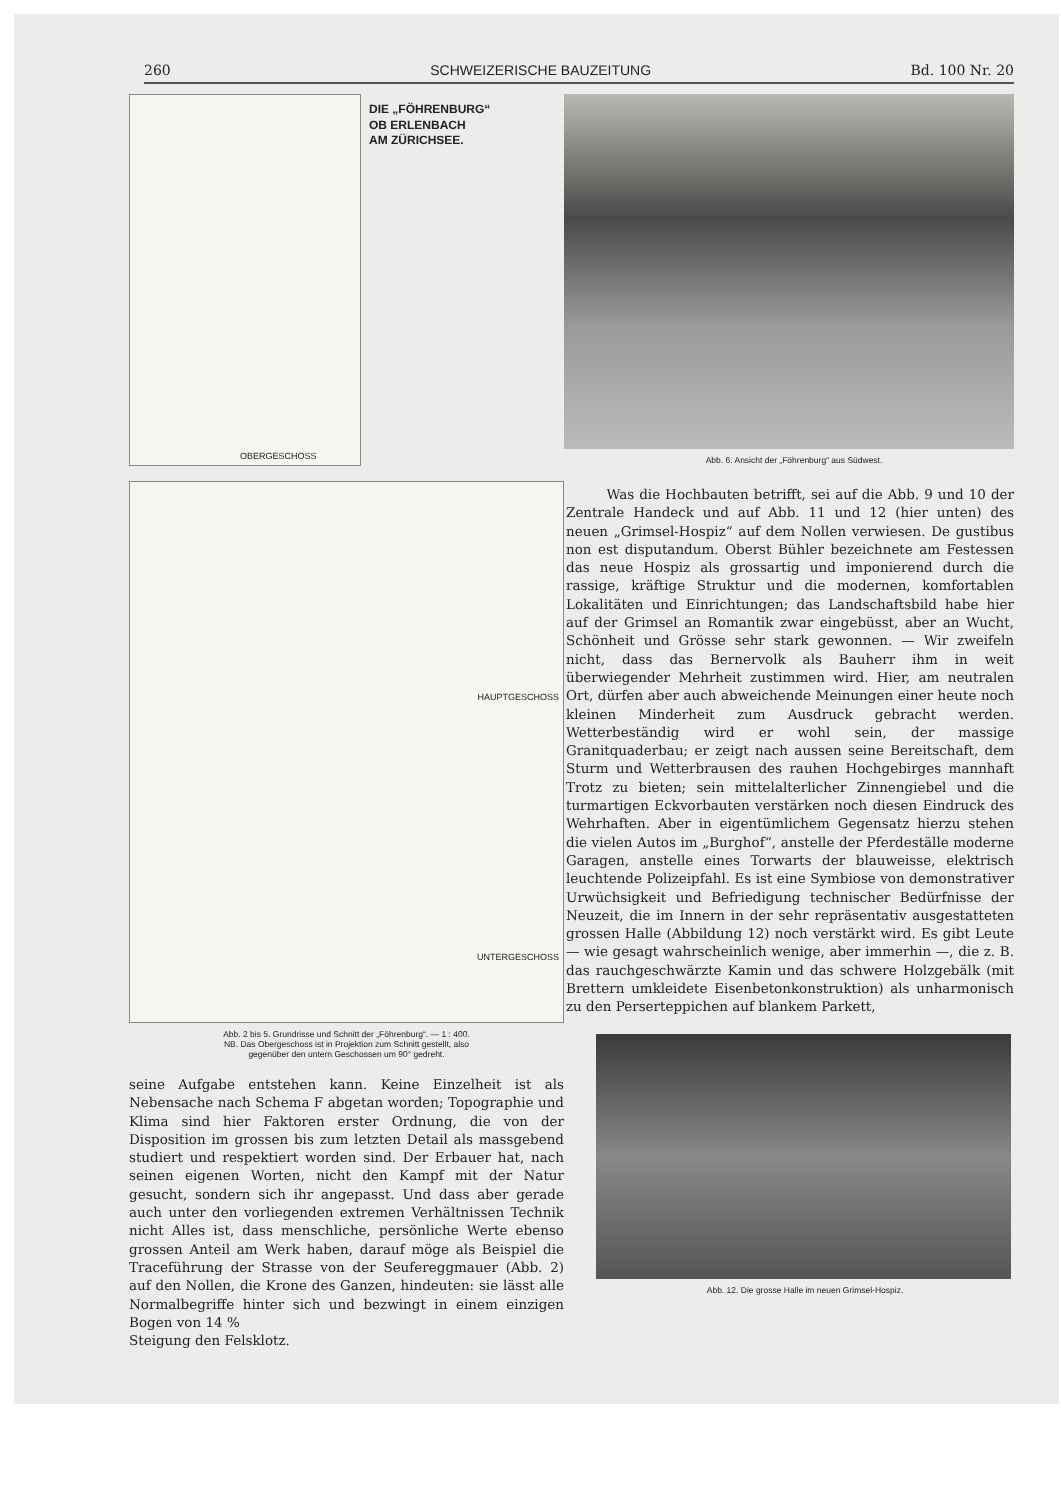260 SCHWEIZERISCHE BAUZEITUNG Bd. 100 Nr. 20
OBERGESCHOSS
DIE „FÖHRENBURG“
OB ERLENBACH
AM ZÜRICHSEE.
HAUPTGESCHOSS
UNTERGESCHOSS
Abb. 2 bis 5. Grundrisse und Schnitt der „Föhrenburg“. — 1 : 400.
NB. Das Obergeschoss ist in Projektion zum Schnitt gestellt, also
gegenüber den untern Geschossen um 90° gedreht.
seine Aufgabe entstehen kann. Keine Einzelheit ist als Nebensache nach Schema F abgetan worden; Topographie und Klima sind hier Faktoren erster Ordnung, die von der Disposition im grossen bis zum letzten Detail als massgebend studiert und respektiert worden sind. Der Erbauer hat, nach seinen eigenen Worten, nicht den Kampf mit der Natur gesucht, sondern sich ihr angepasst. Und dass aber gerade auch unter den vorliegenden extremen Verhältnissen Technik nicht Alles ist, dass menschliche, persönliche Werte ebenso grossen Anteil am Werk haben, darauf möge als Beispiel die Traceführung der Strasse von der Seufereggmauer (Abb. 2) auf den Nollen, die Krone des Ganzen, hindeuten: sie lässt alle Normalbegriffe hinter sich und bezwingt in einem einzigen Bogen von 14 %
Steigung den Felsklotz.
Abb. 6. Ansicht der „Föhrenburg“ aus Südwest.
Was die Hochbauten betrifft, sei auf die Abb. 9 und 10 der Zentrale Handeck und auf Abb. 11 und 12 (hier unten) des neuen „Grimsel-Hospiz“ auf dem Nollen verwiesen. De gustibus non est disputandum. Oberst Bühler bezeichnete am Festessen das neue Hospiz als grossartig und imponierend durch die rassige, kräftige Struktur und die modernen, komfortablen Lokalitäten und Einrichtungen; das Landschaftsbild habe hier auf der Grimsel an Romantik zwar eingebüsst, aber an Wucht, Schönheit und Grösse sehr stark gewonnen. — Wir zweifeln nicht, dass das Bernervolk als Bauherr ihm in weit überwiegender Mehrheit zustimmen wird. Hier, am neutralen Ort, dürfen aber auch abweichende Meinungen einer heute noch kleinen Minderheit zum Ausdruck gebracht werden. Wetterbeständig wird er wohl sein, der massige Granitquaderbau; er zeigt nach aussen seine Bereitschaft, dem Sturm und Wetterbrausen des rauhen Hochgebirges mannhaft Trotz zu bieten; sein mittelalterlicher Zinnengiebel und die turmartigen Eckvorbauten verstärken noch diesen Eindruck des Wehrhaften. Aber in eigentümlichem Gegensatz hierzu stehen die vielen Autos im „Burghof“, anstelle der Pferdeställe moderne Garagen, anstelle eines Torwarts der blauweisse, elektrisch leuchtende Polizeipfahl. Es ist eine Symbiose von demonstrativer Urwüchsigkeit und Befriedigung technischer Bedürfnisse der Neuzeit, die im Innern in der sehr repräsentativ ausgestatteten grossen Halle (Abbildung 12) noch verstärkt wird. Es gibt Leute — wie gesagt wahrscheinlich wenige, aber immerhin —, die z. B. das rauchgeschwärzte Kamin und das schwere Holzgebälk (mit Brettern umkleidete Eisenbetonkonstruktion) als unharmonisch zu den Perserteppichen auf blankem Parkett,
Abb. 12. Die grosse Halle im neuen Grimsel-Hospiz.